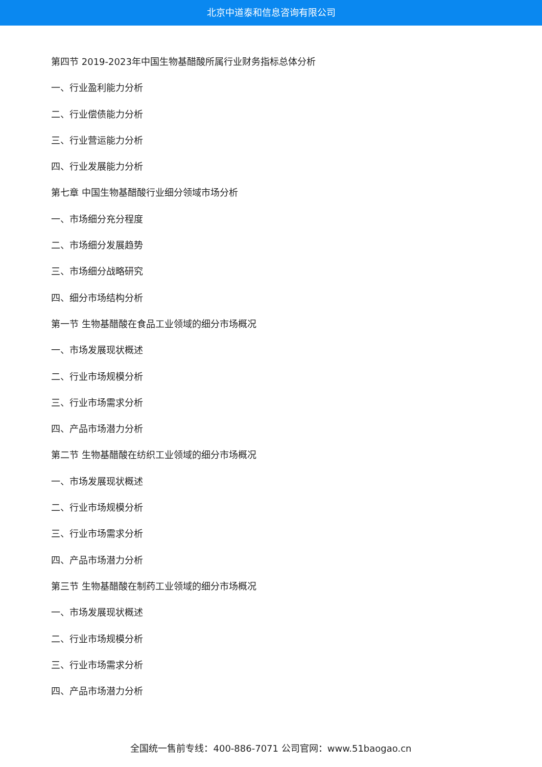北京中道泰和信息咨询有限公司
第四节 2019-2023年中国生物基醋酸所属行业财务指标总体分析
一、行业盈利能力分析
二、行业偿债能力分析
三、行业营运能力分析
四、行业发展能力分析
第七章 中国生物基醋酸行业细分领域市场分析
一、市场细分充分程度
二、市场细分发展趋势
三、市场细分战略研究
四、细分市场结构分析
第一节 生物基醋酸在食品工业领域的细分市场概况
一、市场发展现状概述
二、行业市场规模分析
三、行业市场需求分析
四、产品市场潜力分析
第二节 生物基醋酸在纺织工业领域的细分市场概况
一、市场发展现状概述
二、行业市场规模分析
三、行业市场需求分析
四、产品市场潜力分析
第三节 生物基醋酸在制药工业领域的细分市场概况
一、市场发展现状概述
二、行业市场规模分析
三、行业市场需求分析
四、产品市场潜力分析
全国统一售前专线：400-886-7071 公司官网：www.51baogao.cn